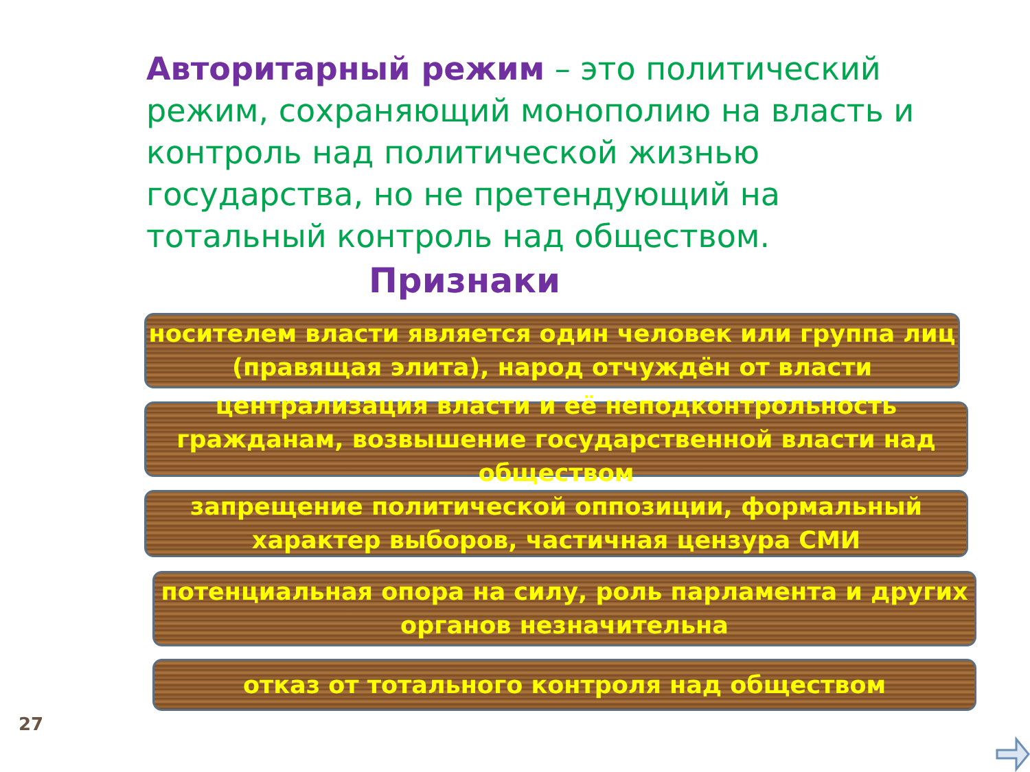Авторитарный режим – это политический режим, сохраняющий монополию на власть и контроль над политической жизнью государства, но не претендующий на тотальный контроль над обществом.
Признаки
носителем власти является один человек или группа лиц (правящая элита), народ отчуждён от власти
централизация власти и её неподконтрольность гражданам, возвышение государственной власти над обществом
запрещение политической оппозиции, формальный характер выборов, частичная цензура СМИ
потенциальная опора на силу, роль парламента и других органов незначительна
отказ от тотального контроля над обществом
27